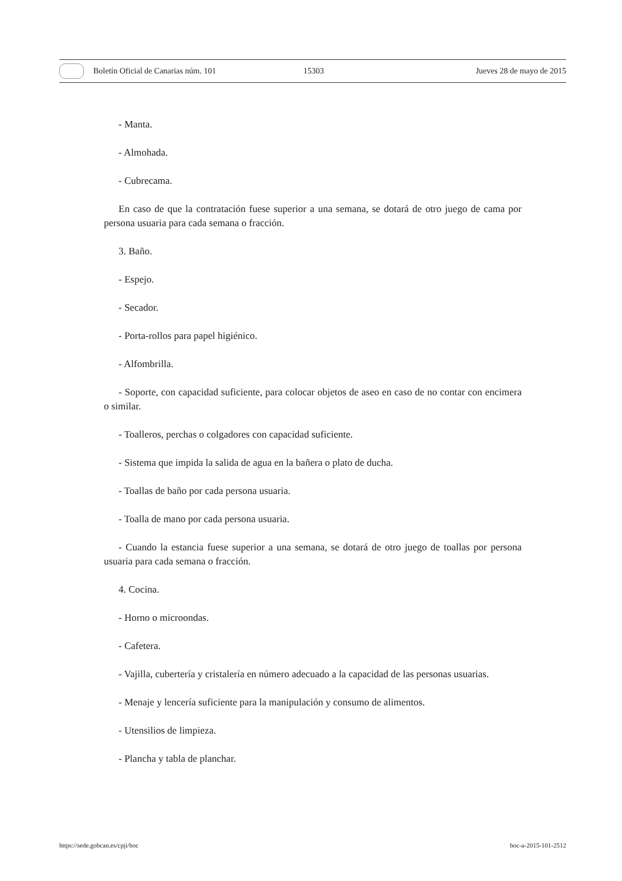Boletín Oficial de Canarias núm. 101 15303 Jueves 28 de mayo de 2015
- Manta.
- Almohada.
- Cubrecama.
En caso de que la contratación fuese superior a una semana, se dotará de otro juego de cama por persona usuaria para cada semana o fracción.
3. Baño.
- Espejo.
- Secador.
- Porta-rollos para papel higiénico.
- Alfombrilla.
- Soporte, con capacidad suficiente, para colocar objetos de aseo en caso de no contar con encimera o similar.
- Toalleros, perchas o colgadores con capacidad suficiente.
- Sistema que impida la salida de agua en la bañera o plato de ducha.
- Toallas de baño por cada persona usuaria.
- Toalla de mano por cada persona usuaria.
- Cuando la estancia fuese superior a una semana, se dotará de otro juego de toallas por persona usuaria para cada semana o fracción.
4. Cocina.
- Horno o microondas.
- Cafetera.
- Vajilla, cubertería y cristalería en número adecuado a la capacidad de las personas usuarias.
- Menaje y lencería suficiente para la manipulación y consumo de alimentos.
- Utensilios de limpieza.
- Plancha y tabla de planchar.
https://sede.gobcan.es/cpji/boc boc-a-2015-101-2512